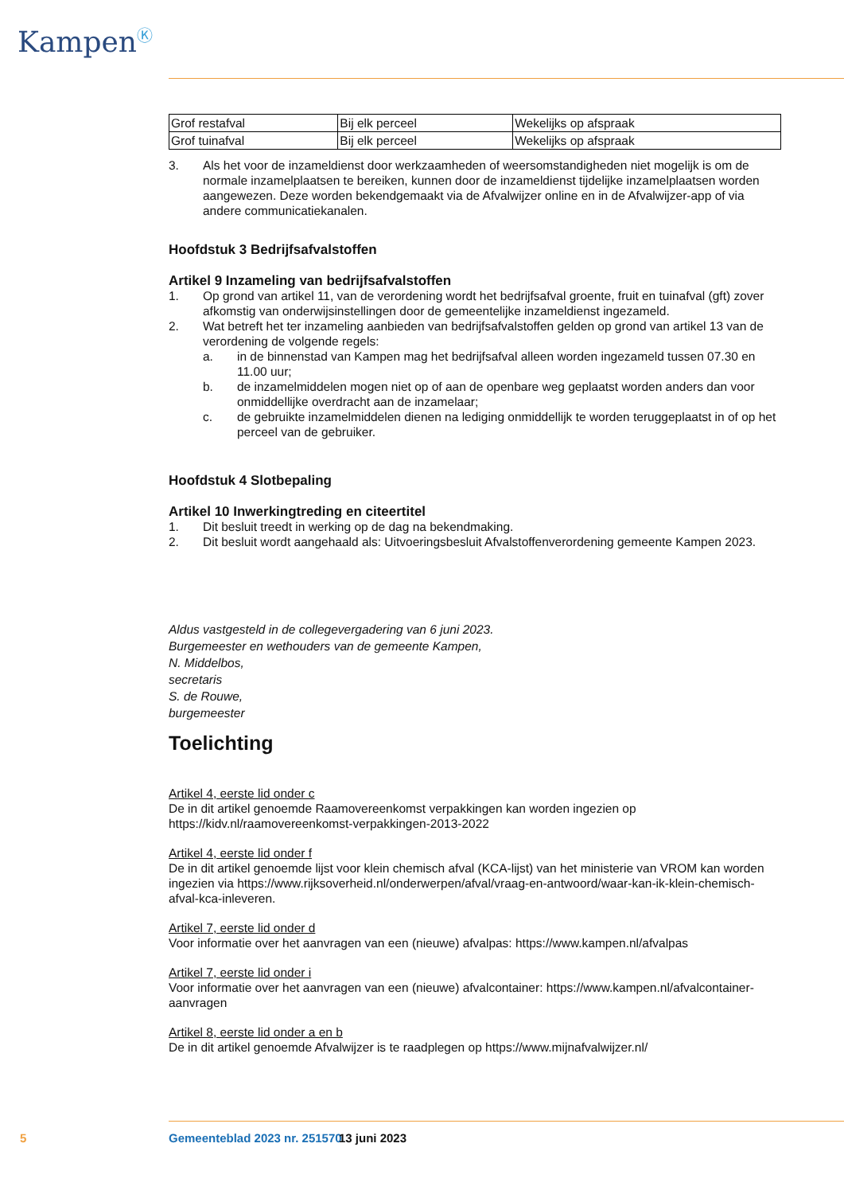Kampen<sup>Ⓚ</sup>
| Grof restafval | Bij elk perceel | Wekelijks op afspraak |
| Grof tuinafval | Bij elk perceel | Wekelijks op afspraak |
3. Als het voor de inzameldienst door werkzaamheden of weersomstandigheden niet mogelijk is om de normale inzamelplaatsen te bereiken, kunnen door de inzameldienst tijdelijke inzamelplaatsen worden aangewezen. Deze worden bekendgemaakt via de Afvalwijzer online en in de Afvalwijzer-app of via andere communicatiekanalen.
Hoofdstuk 3 Bedrijfsafvalstoffen
Artikel 9 Inzameling van bedrijfsafvalstoffen
1. Op grond van artikel 11, van de verordening wordt het bedrijfsafval groente, fruit en tuinafval (gft) zover afkomstig van onderwijsinstellingen door de gemeentelijke inzameldienst ingezameld.
2. Wat betreft het ter inzameling aanbieden van bedrijfsafvalstoffen gelden op grond van artikel 13 van de verordening de volgende regels:
a. in de binnenstad van Kampen mag het bedrijfsafval alleen worden ingezameld tussen 07.30 en 11.00 uur;
b. de inzamelmiddelen mogen niet op of aan de openbare weg geplaatst worden anders dan voor onmiddellijke overdracht aan de inzamelaar;
c. de gebruikte inzamelmiddelen dienen na lediging onmiddellijk te worden teruggeplaatst in of op het perceel van de gebruiker.
Hoofdstuk 4 Slotbepaling
Artikel 10 Inwerkingtreding en citeertitel
1. Dit besluit treedt in werking op de dag na bekendmaking.
2. Dit besluit wordt aangehaald als: Uitvoeringsbesluit Afvalstoffenverordening gemeente Kampen 2023.
Aldus vastgesteld in de collegevergadering van 6 juni 2023.
Burgemeester en wethouders van de gemeente Kampen,
N. Middelbos,
secretaris
S. de Rouwe,
burgemeester
Toelichting
Artikel 4, eerste lid onder c
De in dit artikel genoemde Raamovereenkomst verpakkingen kan worden ingezien op https://kidv.nl/raamovereenkomst-verpakkingen-2013-2022
Artikel 4, eerste lid onder f
De in dit artikel genoemde lijst voor klein chemisch afval (KCA-lijst) van het ministerie van VROM kan worden ingezien via https://www.rijksoverheid.nl/onderwerpen/afval/vraag-en-antwoord/waar-kan-ik-klein-chemisch-afval-kca-inleveren.
Artikel 7, eerste lid onder d
Voor informatie over het aanvragen van een (nieuwe) afvalpas: https://www.kampen.nl/afvalpas
Artikel 7, eerste lid onder i
Voor informatie over het aanvragen van een (nieuwe) afvalcontainer: https://www.kampen.nl/afvalcontainer-aanvragen
Artikel 8, eerste lid onder a en b
De in dit artikel genoemde Afvalwijzer is te raadplegen op https://www.mijnafvalwijzer.nl/
5 Gemeenteblad 2023 nr. 251570 13 juni 2023